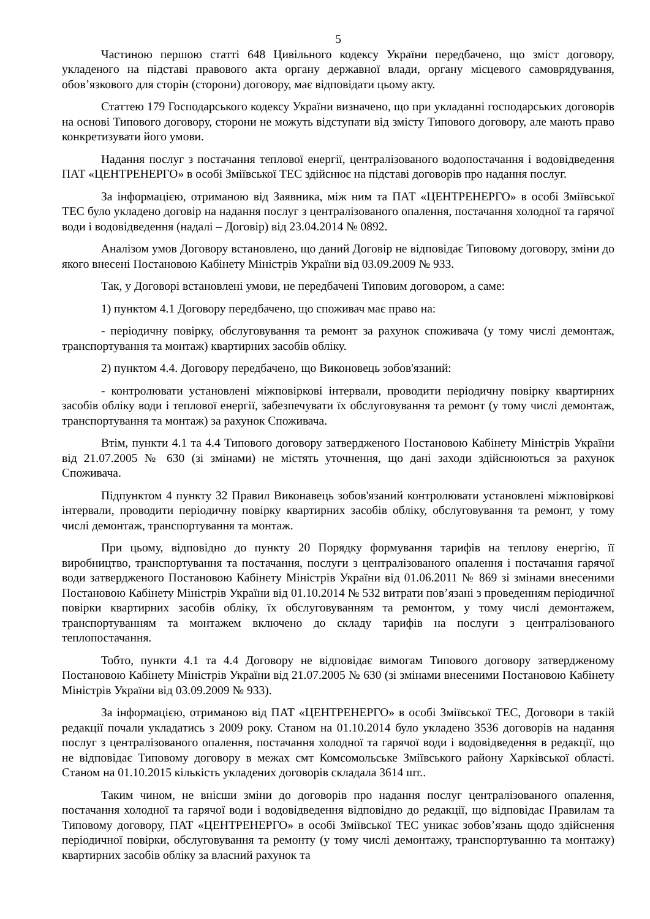5
Частиною першою статті 648 Цивільного кодексу України передбачено, що зміст договору, укладеного на підставі правового акта органу державної влади, органу місцевого самоврядування, обов’язкового для сторін (сторони) договору, має відповідати цьому акту.
Статтею 179 Господарського кодексу України визначено, що при укладанні господарських договорів на основі Типового договору, сторони не можуть відступати від змісту Типового договору, але мають право конкретизувати його умови.
Надання послуг з постачання теплової енергії, централізованого водопостачання і водовідведення ПАТ «ЦЕНТРЕНЕРГО» в особі Зміївської ТЕС здійснює на підставі договорів про надання послуг.
За інформацією, отриманою від Заявника, між ним та ПАТ «ЦЕНТРЕНЕРГО» в особі Зміївської ТЕС було укладено договір на надання послуг з централізованого опалення, постачання холодної та гарячої води і водовідведення (надалі – Договір) від 23.04.2014 № 0892.
Аналізом умов Договору встановлено, що даний Договір не відповідає Типовому договору, зміни до якого внесені Постановою Кабінету Міністрів України від 03.09.2009 № 933.
Так, у Договорі встановлені умови, не передбачені Типовим договором, а саме:
1) пунктом 4.1 Договору передбачено, що споживач має право на:
- періодичну повірку, обслуговування та ремонт за рахунок споживача (у тому числі демонтаж, транспортування та монтаж) квартирних засобів обліку.
2) пунктом 4.4. Договору передбачено, що Виконовець зобов'язаний:
- контролювати установлені міжповіркові інтервали, проводити періодичну повірку квартирних засобів обліку води і теплової енергії, забезпечувати їх обслуговування та ремонт (у тому числі демонтаж, транспортування та монтаж) за рахунок Споживача.
Втім, пункти 4.1 та 4.4 Типового договору затвердженого Постановою Кабінету Міністрів України від 21.07.2005 № 630 (зі змінами) не містять уточнення, що дані заходи здійснюються за рахунок Споживача.
Підпунктом 4 пункту 32 Правил Виконавець зобов'язаний контролювати установлені міжповіркові інтервали, проводити періодичну повірку квартирних засобів обліку, обслуговування та ремонт, у тому числі демонтаж, транспортування та монтаж.
При цьому, відповідно до пункту 20 Порядку формування тарифів на теплову енергію, її виробництво, транспортування та постачання, послуги з централізованого опалення і постачання гарячої води затвердженого Постановою Кабінету Міністрів України від 01.06.2011 № 869 зі змінами внесеними Постановою Кабінету Міністрів України від 01.10.2014 № 532 витрати пов’язані з проведенням періодичної повірки квартирних засобів обліку, їх обслуговуванням та ремонтом, у тому числі демонтажем, транспортуванням та монтажем включено до складу тарифів на послуги з централізованого теплопостачання.
Тобто, пункти 4.1 та 4.4 Договору не відповідає вимогам Типового договору затвердженому Постановою Кабінету Міністрів України від 21.07.2005 № 630 (зі змінами внесеними Постановою Кабінету Міністрів України від 03.09.2009 № 933).
За інформацією, отриманою від ПАТ «ЦЕНТРЕНЕРГО» в особі Зміївської ТЕС, Договори в такій редакції почали укладатись з 2009 року. Станом на 01.10.2014 було укладено 3536 договорів на надання послуг з централізованого опалення, постачання холодної та гарячої води і водовідведення в редакції, що не відповідає Типовому договору в межах смт Комсомольське Зміївського району Харківської області. Станом на 01.10.2015 кількість укладених договорів складала 3614 шт..
Таким чином, не внісши зміни до договорів про надання послуг централізованого опалення, постачання холодної та гарячої води і водовідведення відповідно до редакції, що відповідає Правилам та Типовому договору, ПАТ «ЦЕНТРЕНЕРГО» в особі Зміївської ТЕС уникає зобов’язань щодо здійснення періодичної повірки, обслуговування та ремонту (у тому числі демонтажу, транспортуванню та монтажу) квартирних засобів обліку за власний рахунок та